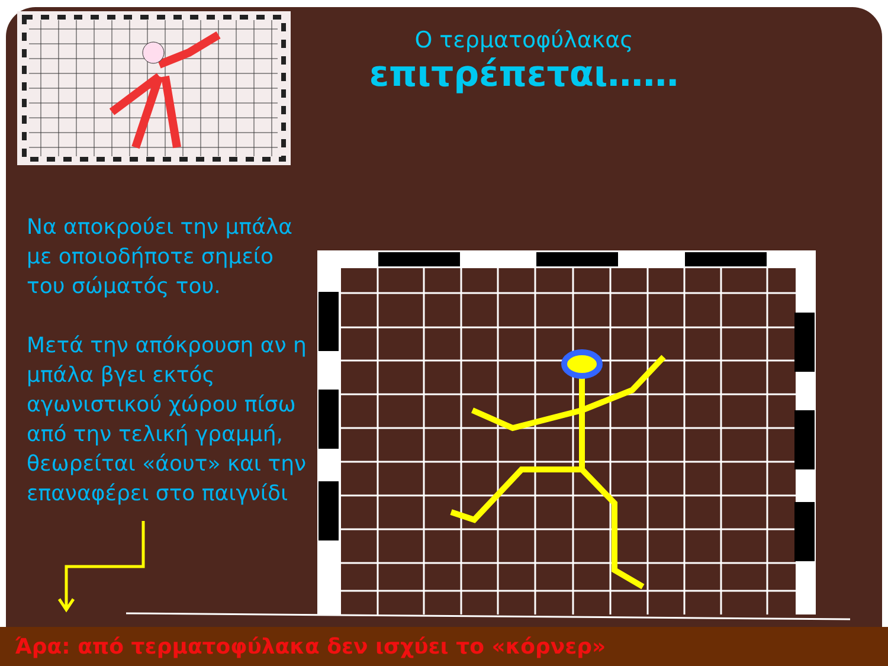Ο τερματοφύλακας
επιτρέπεται……
Να αποκρούει την μπάλα με οποιοδήποτε σημείο του σώματός του.
Μετά την απόκρουση αν η μπάλα βγει εκτός αγωνιστικού χώρου πίσω από την τελική γραμμή, θεωρείται «άουτ» και την επαναφέρει στο παιγνίδι
Άρα: από τερματοφύλακα δεν ισχύει το «κόρνερ»